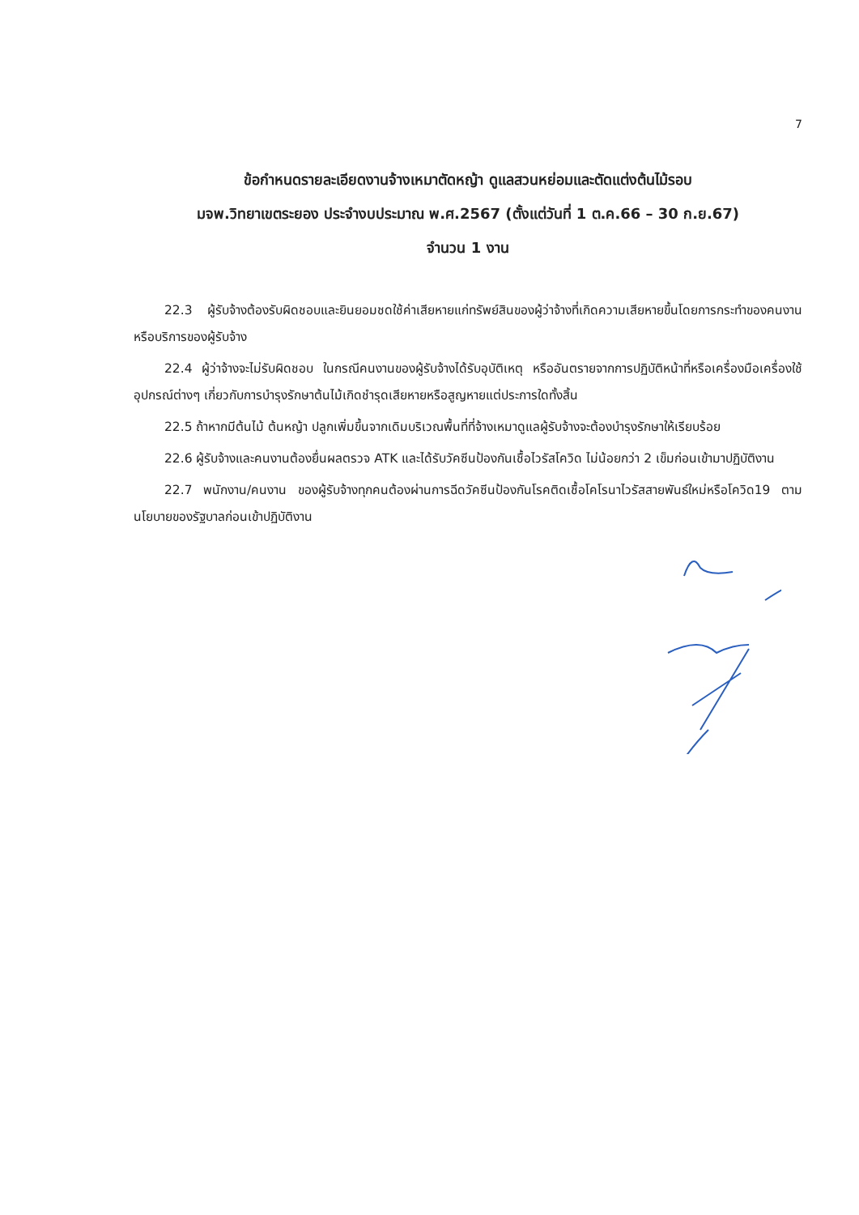7
ข้อกำหนดรายละเอียดงานจ้างเหมาตัดหญ้า ดูแลสวนหย่อมและตัดแต่งต้นไม้รอบ
มจพ.วิทยาเขตระยอง ประจำงบประมาณ พ.ศ.2567 (ตั้งแต่วันที่ 1 ต.ค.66 – 30 ก.ย.67)
จำนวน 1 งาน
22.3 ผู้รับจ้างต้องรับผิดชอบและยินยอมชดใช้ค่าเสียหายแก่ทรัพย์สินของผู้ว่าจ้างที่เกิดความเสียหายขึ้นโดยการกระทำของคนงานหรือบริการของผู้รับจ้าง
22.4 ผู้ว่าจ้างจะไม่รับผิดชอบ ในกรณีคนงานของผู้รับจ้างได้รับอุบัติเหตุ หรืออันตรายจากการปฏิบัติหน้าที่หรือเครื่องมือเครื่องใช้อุปกรณ์ต่างๆ เกี่ยวกับการบำรุงรักษาต้นไม้เกิดชำรุดเสียหายหรือสูญหายแต่ประการใดทั้งสิ้น
22.5 ถ้าหากมีต้นไม้ ต้นหญ้า ปลูกเพิ่มขึ้นจากเดิมบริเวณพื้นที่ที่จ้างเหมาดูแลผู้รับจ้างจะต้องบำรุงรักษาให้เรียบร้อย
22.6 ผู้รับจ้างและคนงานต้องยื่นผลตรวจ ATK และได้รับวัคซีนป้องกันเชื้อไวรัสโควิด ไม่น้อยกว่า 2 เข็มก่อนเข้ามาปฏิบัติงาน
22.7 พนักงาน/คนงาน ของผู้รับจ้างทุกคนต้องผ่านการฉีดวัคซีนป้องกันโรคติดเชื้อโคโรนาไวรัสสายพันธ์ใหม่หรือโควิด19 ตามนโยบายของรัฐบาลก่อนเข้าปฏิบัติงาน